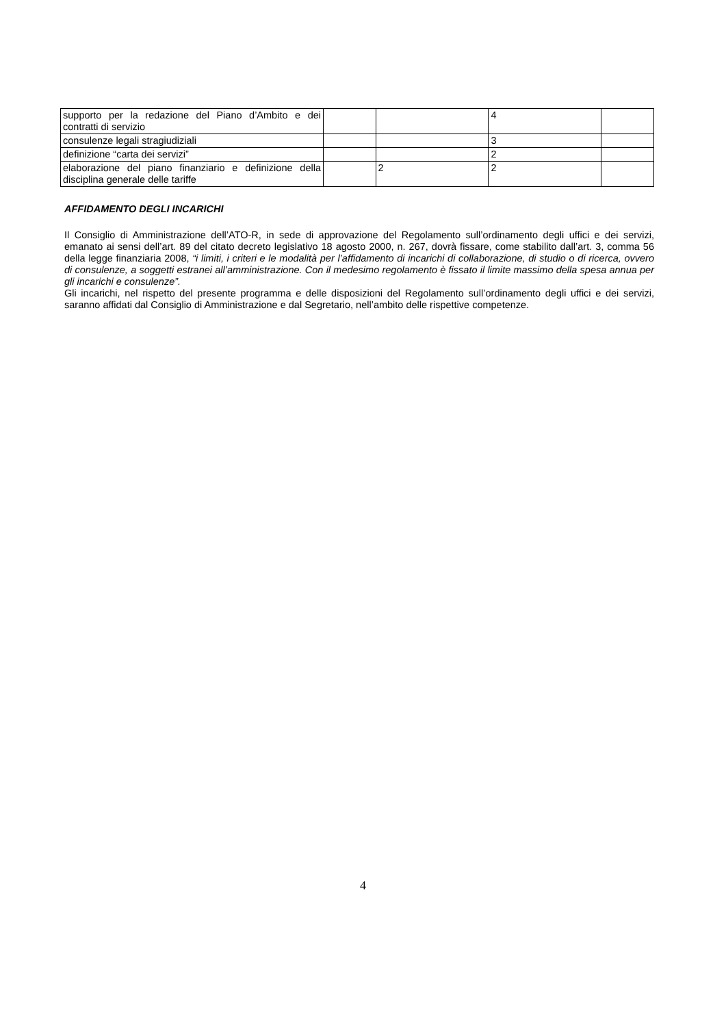| supporto per la redazione del Piano d’Ambito e dei contratti di servizio | | | 4 | |
| consulenze legali stragiudiziali | | | 3 | |
| definizione “carta dei servizi” | | | 2 | |
| elaborazione del piano finanziario e definizione della disciplina generale delle tariffe | | 2 | 2 | |
AFFIDAMENTO DEGLI INCARICHI
Il Consiglio di Amministrazione dell’ATO-R, in sede di approvazione del Regolamento sull’ordinamento degli uffici e dei servizi, emanato ai sensi dell’art. 89 del citato decreto legislativo 18 agosto 2000, n. 267, dovrà fissare, come stabilito dall’art. 3, comma 56 della legge finanziaria 2008, “i limiti, i criteri e le modalità per l’affidamento di incarichi di collaborazione, di studio o di ricerca, ovvero di consulenze, a soggetti estranei all’amministrazione. Con il medesimo regolamento è fissato il limite massimo della spesa annua per gli incarichi e consulenze”.
Gli incarichi, nel rispetto del presente programma e delle disposizioni del Regolamento sull’ordinamento degli uffici e dei servizi, saranno affidati dal Consiglio di Amministrazione e dal Segretario, nell’ambito delle rispettive competenze.
4